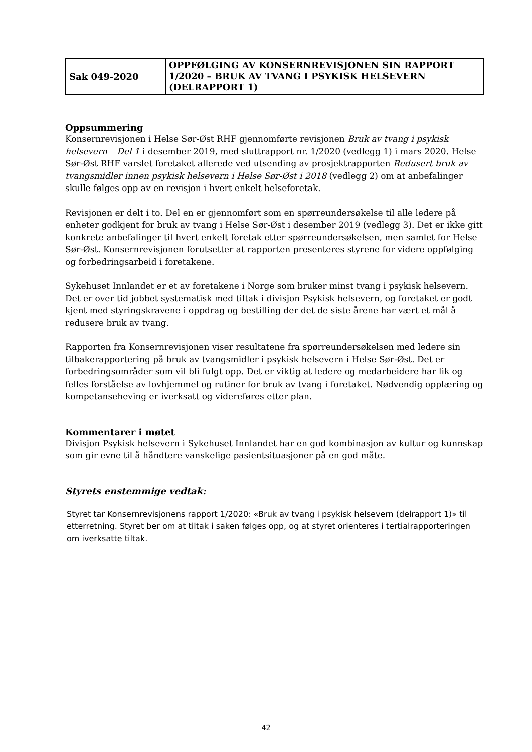| Sak 049-2020 | OPPFØLGING AV KONSERNREVISJONEN SIN RAPPORT 1/2020 – BRUK AV TVANG I PSYKISK HELSEVERN (DELRAPPORT 1) |
Oppsummering
Konsernrevisjonen i Helse Sør-Øst RHF gjennomførte revisjonen Bruk av tvang i psykisk helsevern – Del 1 i desember 2019, med sluttrapport nr. 1/2020 (vedlegg 1) i mars 2020. Helse Sør-Øst RHF varslet foretaket allerede ved utsending av prosjektrapporten Redusert bruk av tvangsmidler innen psykisk helsevern i Helse Sør-Øst i 2018 (vedlegg 2) om at anbefalinger skulle følges opp av en revisjon i hvert enkelt helseforetak.
Revisjonen er delt i to. Del en er gjennomført som en spørreundersøkelse til alle ledere på enheter godkjent for bruk av tvang i Helse Sør-Øst i desember 2019 (vedlegg 3). Det er ikke gitt konkrete anbefalinger til hvert enkelt foretak etter spørreundersøkelsen, men samlet for Helse Sør-Øst. Konsernrevisjonen forutsetter at rapporten presenteres styrene for videre oppfølging og forbedringsarbeid i foretakene.
Sykehuset Innlandet er et av foretakene i Norge som bruker minst tvang i psykisk helsevern. Det er over tid jobbet systematisk med tiltak i divisjon Psykisk helsevern, og foretaket er godt kjent med styringskravene i oppdrag og bestilling der det de siste årene har vært et mål å redusere bruk av tvang.
Rapporten fra Konsernrevisjonen viser resultatene fra spørreundersøkelsen med ledere sin tilbakerapportering på bruk av tvangsmidler i psykisk helsevern i Helse Sør-Øst. Det er forbedringsområder som vil bli fulgt opp. Det er viktig at ledere og medarbeidere har lik og felles forståelse av lovhjemmel og rutiner for bruk av tvang i foretaket. Nødvendig opplæring og kompetanseheving er iverksatt og videreføres etter plan.
Kommentarer i møtet
Divisjon Psykisk helsevern i Sykehuset Innlandet har en god kombinasjon av kultur og kunnskap som gir evne til å håndtere vanskelige pasientsituasjoner på en god måte.
Styrets enstemmige vedtak:
Styret tar Konsernrevisjonens rapport 1/2020: «Bruk av tvang i psykisk helsevern (delrapport 1)» til etterretning. Styret ber om at tiltak i saken følges opp, og at styret orienteres i tertialrapporteringen om iverksatte tiltak.
42